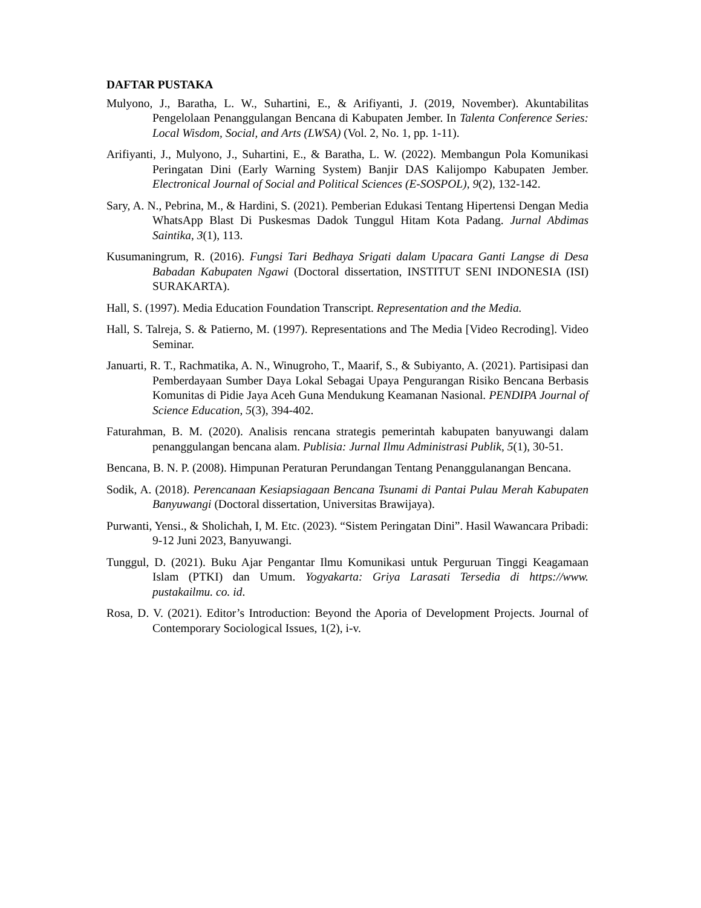DAFTAR PUSTAKA
Mulyono, J., Baratha, L. W., Suhartini, E., & Arifiyanti, J. (2019, November). Akuntabilitas Pengelolaan Penanggulangan Bencana di Kabupaten Jember. In Talenta Conference Series: Local Wisdom, Social, and Arts (LWSA) (Vol. 2, No. 1, pp. 1-11).
Arifiyanti, J., Mulyono, J., Suhartini, E., & Baratha, L. W. (2022). Membangun Pola Komunikasi Peringatan Dini (Early Warning System) Banjir DAS Kalijompo Kabupaten Jember. Electronical Journal of Social and Political Sciences (E-SOSPOL), 9(2), 132-142.
Sary, A. N., Pebrina, M., & Hardini, S. (2021). Pemberian Edukasi Tentang Hipertensi Dengan Media WhatsApp Blast Di Puskesmas Dadok Tunggul Hitam Kota Padang. Jurnal Abdimas Saintika, 3(1), 113.
Kusumaningrum, R. (2016). Fungsi Tari Bedhaya Srigati dalam Upacara Ganti Langse di Desa Babadan Kabupaten Ngawi (Doctoral dissertation, INSTITUT SENI INDONESIA (ISI) SURAKARTA).
Hall, S. (1997). Media Education Foundation Transcript. Representation and the Media.
Hall, S. Talreja, S. & Patierno, M. (1997). Representations and The Media [Video Recroding]. Video Seminar.
Januarti, R. T., Rachmatika, A. N., Winugroho, T., Maarif, S., & Subiyanto, A. (2021). Partisipasi dan Pemberdayaan Sumber Daya Lokal Sebagai Upaya Pengurangan Risiko Bencana Berbasis Komunitas di Pidie Jaya Aceh Guna Mendukung Keamanan Nasional. PENDIPA Journal of Science Education, 5(3), 394-402.
Faturahman, B. M. (2020). Analisis rencana strategis pemerintah kabupaten banyuwangi dalam penanggulangan bencana alam. Publisia: Jurnal Ilmu Administrasi Publik, 5(1), 30-51.
Bencana, B. N. P. (2008). Himpunan Peraturan Perundangan Tentang Penanggulanangan Bencana.
Sodik, A. (2018). Perencanaan Kesiapsiagaan Bencana Tsunami di Pantai Pulau Merah Kabupaten Banyuwangi (Doctoral dissertation, Universitas Brawijaya).
Purwanti, Yensi., & Sholichah, I, M. Etc. (2023). “Sistem Peringatan Dini”. Hasil Wawancara Pribadi: 9-12 Juni 2023, Banyuwangi.
Tunggul, D. (2021). Buku Ajar Pengantar Ilmu Komunikasi untuk Perguruan Tinggi Keagamaan Islam (PTKI) dan Umum. Yogyakarta: Griya Larasati Tersedia di https://www. pustakailmu. co. id.
Rosa, D. V. (2021). Editor’s Introduction: Beyond the Aporia of Development Projects. Journal of Contemporary Sociological Issues, 1(2), i-v.